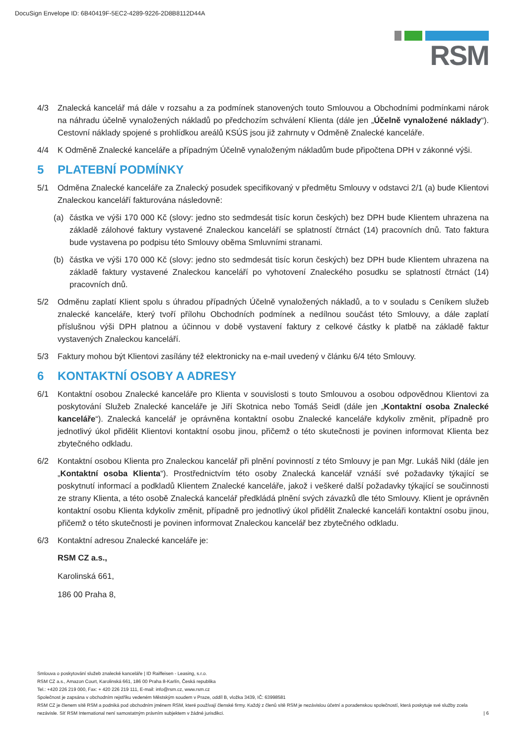DocuSign Envelope ID: 6B40419F-5EC2-4289-9226-2D8B8112D44A
RSM
4/3 Znalecká kancelář má dále v rozsahu a za podmínek stanovených touto Smlouvou a Obchodními podmínkami nárok na náhradu účelně vynaložených nákladů po předchozím schválení Klienta (dále jen „Účelně vynaložené náklady“). Cestovní náklady spojené s prohlídkou areálů KSÚS jsou již zahrnuty v Odměně Znalecké kanceláře.
4/4 K Odměně Znalecké kanceláře a případným Účelně vynaloženým nákladům bude připočtena DPH v zákonné výši.
5 PLATEBNÍ PODMÍNKY
5/1 Odměna Znalecké kanceláře za Znalecký posudek specifikovaný v předmětu Smlouvy v odstavci 2/1 (a) bude Klientovi Znaleckou kanceláří fakturována následovně:
(a) částka ve výši 170 000 Kč (slovy: jedno sto sedmdesát tisíc korun českých) bez DPH bude Klientem uhrazena na základě zálohové faktury vystavené Znaleckou kanceláří se splatností čtrnáct (14) pracovních dnů. Tato faktura bude vystavena po podpisu této Smlouvy oběma Smluvními stranami.
(b) částka ve výši 170 000 Kč (slovy: jedno sto sedmdesát tisíc korun českých) bez DPH bude Klientem uhrazena na základě faktury vystavené Znaleckou kanceláří po vyhotovení Znaleckého posudku se splatností čtrnáct (14) pracovních dnů.
5/2 Odměnu zaplatí Klient spolu s úhradou případných Účelně vynaložených nákladů, a to v souladu s Ceníkem služeb znalecké kanceláře, který tvoří přílohu Obchodních podmínek a nedílnou součást této Smlouvy, a dále zaplatí příslušnou výši DPH platnou a účinnou v době vystavení faktury z celkové částky k platbě na základě faktur vystavených Znaleckou kanceláří.
5/3 Faktury mohou být Klientovi zasílány též elektronicky na e-mail uvedený v článku 6/4 této Smlouvy.
6 KONTAKTNÍ OSOBY A ADRESY
6/1 Kontaktní osobou Znalecké kanceláře pro Klienta v souvislosti s touto Smlouvou a osobou odpovědnou Klientovi za poskytování Služeb Znalecké kanceláře je Jiří Skotnica nebo Tomáš Seidl (dále jen „Kontaktní osoba Znalecké kanceláře“). Znalecká kancelář je oprávněna kontaktní osobu Znalecké kanceláře kdykoliv změnit, případně pro jednotlivý úkol přidělit Klientovi kontaktní osobu jinou, přičemž o této skutečnosti je povinen informovat Klienta bez zbytečného odkladu.
6/2 Kontaktní osobou Klienta pro Znaleckou kancelář při plnění povinností z této Smlouvy je pan Mgr. Lukáš Nikl (dále jen „Kontaktní osoba Klienta“). Prostřednictvím této osoby Znalecká kancelář vznáší své požadavky týkající se poskytnutí informací a podkladů Klientem Znalecké kanceláře, jakož i veškeré další požadavky týkající se součinnosti ze strany Klienta, a této osobě Znalecká kancelář předkládá plnění svých závazků dle této Smlouvy. Klient je oprávněn kontaktní osobu Klienta kdykoliv změnit, případně pro jednotlivý úkol přidělit Znalecké kanceláři kontaktní osobu jinou, přičemž o této skutečnosti je povinen informovat Znaleckou kancelář bez zbytečného odkladu.
6/3 Kontaktní adresou Znalecké kanceláře je:
RSM CZ a.s.,
Karolinská 661,
186 00 Praha 8,
Smlouva o poskytování služeb znalecké kanceláře | ID Raiffeisen - Leasing, s.r.o.
RSM CZ a.s., Amazon Court, Karolinská 661, 186 00 Praha 8-Karlín, Česká republika
Tel.: +420 226 219 000, Fax: + 420 226 219 111, E-mail: info@rsm.cz, www.rsm.cz
Společnost je zapsána v obchodním rejstříku vedeném Městským soudem v Praze, oddíl B, vložka 3439, IČ: 63998581
RSM CZ je členem sítě RSM a podniká pod obchodním jménem RSM, které používají členské firmy. Každý z členů sítě RSM je nezávislou účetní a poradenskou společností, která poskytuje své služby zcela nezávisle. Síť RSM International není samostatným právním subjektem v žádné jurisdikci. | 6